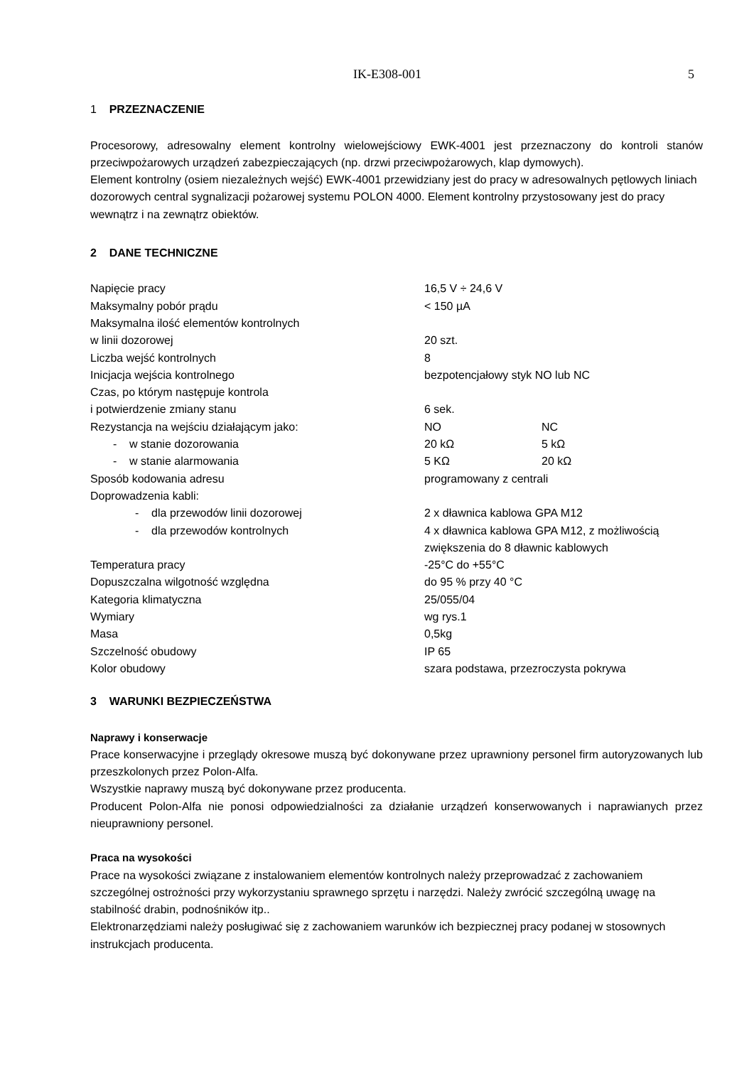IK-E308-001 5
1 PRZEZNACZENIE
Procesorowy, adresowalny element kontrolny wielowejściowy EWK-4001 jest przeznaczony do kontroli stanów przeciwpożarowych urządzeń zabezpieczających (np. drzwi przeciwpożarowych, klap dymowych).
Element kontrolny (osiem niezależnych wejść) EWK-4001 przewidziany jest do pracy w adresowalnych pętlowych liniach dozorowych central sygnalizacji pożarowej systemu POLON 4000. Element kontrolny przystosowany jest do pracy wewnątrz i na zewnątrz obiektów.
2 DANE TECHNICZNE
| Napięcie pracy | 16,5 V ÷ 24,6 V | |
| Maksymalny pobór prądu | < 150 µA | |
| Maksymalna ilość elementów kontrolnych w linii dozorowej | 20 szt. | |
| Liczba wejść kontrolnych | 8 | |
| Inicjacja wejścia kontrolnego | bezpotencjałowy styk NO lub NC | |
| Czas, po którym następuje kontrola i potwierdzenie zmiany stanu | 6 sek. | |
| Rezystancja na wejściu działającym jako: | NO | NC |
| - w stanie dozorowania | 20 kΩ | 5 kΩ |
| - w stanie alarmowania | 5 KΩ | 20 kΩ |
| Sposób kodowania adresu | programowany z centrali | |
| Doprowadzenia kabli: | | |
| - dla przewodów linii dozorowej | 2 x dławnica kablowa GPA M12 | |
| - dla przewodów kontrolnych | 4 x dławnica kablowa GPA M12, z możliwością zwiększenia do 8 dławnic kablowych | |
| Temperatura pracy | -25°C do +55°C | |
| Dopuszczalna wilgotność względna | do 95 % przy 40 °C | |
| Kategoria klimatyczna | 25/055/04 | |
| Wymiary | wg rys.1 | |
| Masa | 0,5kg | |
| Szczelność obudowy | IP 65 | |
| Kolor obudowy | szara podstawa, przezroczysta pokrywa | |
3 WARUNKI BEZPIECZEŃSTWA
Naprawy i konserwacje
Prace konserwacyjne i przeglądy okresowe muszą być dokonywane przez uprawniony personel firm autoryzowanych lub przeszkolonych przez Polon-Alfa.
Wszystkie naprawy muszą być dokonywane przez producenta.
Producent Polon-Alfa nie ponosi odpowiedzialności za działanie urządzeń konserwowanych i naprawianych przez nieuprawniony personel.
Praca na wysokości
Prace na wysokości związane z instalowaniem elementów kontrolnych należy przeprowadzać z zachowaniem szczególnej ostrożności przy wykorzystaniu sprawnego sprzętu i narzędzi. Należy zwrócić szczególną uwagę na stabilność drabin, podnośników itp..
Elektronarzędziami należy posługiwać się z zachowaniem warunków ich bezpiecznej pracy podanej w stosownych instrukcjach producenta.